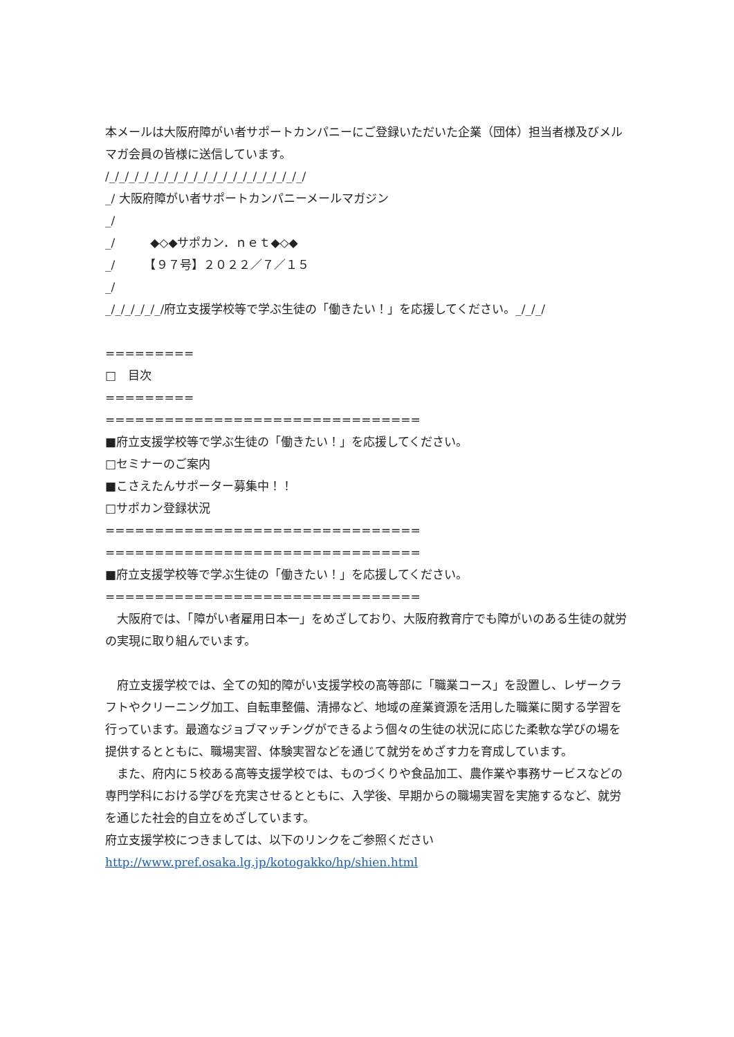本メールは大阪府障がい者サポートカンパニーにご登録いただいた企業（団体）担当者様及びメルマガ会員の皆様に送信しています。
/_/_/_/_/_/_/_/_/_/_/_/_/_/_/_/_/_/_/_/_/
_/ 大阪府障がい者サポートカンパニーメールマガジン
_/
_/　　　◆◇◆サポカン．ｎｅｔ◆◇◆
_/　　　【９７号】２０２２／７／１５
_/
_/_/_/_/_/_/府立支援学校等で学ぶ生徒の「働きたい！」を応援してください。_/_/_/
=========
□　目次
=========
================================
■府立支援学校等で学ぶ生徒の「働きたい！」を応援してください。
□セミナーのご案内
■こさえたんサポーター募集中！！
□サポカン登録状況
================================
================================
■府立支援学校等で学ぶ生徒の「働きたい！」を応援してください。
================================
　大阪府では、「障がい者雇用日本一」をめざしており、大阪府教育庁でも障がいのある生徒の就労の実現に取り組んでいます。
　府立支援学校では、全ての知的障がい支援学校の高等部に「職業コース」を設置し、レザークラフトやクリーニング加工、自転車整備、清掃など、地域の産業資源を活用した職業に関する学習を行っています。最適なジョブマッチングができるよう個々の生徒の状況に応じた柔軟な学びの場を提供するとともに、職場実習、体験実習などを通じて就労をめざす力を育成しています。
　また、府内に５校ある高等支援学校では、ものづくりや食品加工、農作業や事務サービスなどの専門学科における学びを充実させるとともに、入学後、早期からの職場実習を実施するなど、就労を通じた社会的自立をめざしています。
府立支援学校につきましては、以下のリンクをご参照ください
http://www.pref.osaka.lg.jp/kotogakko/hp/shien.html